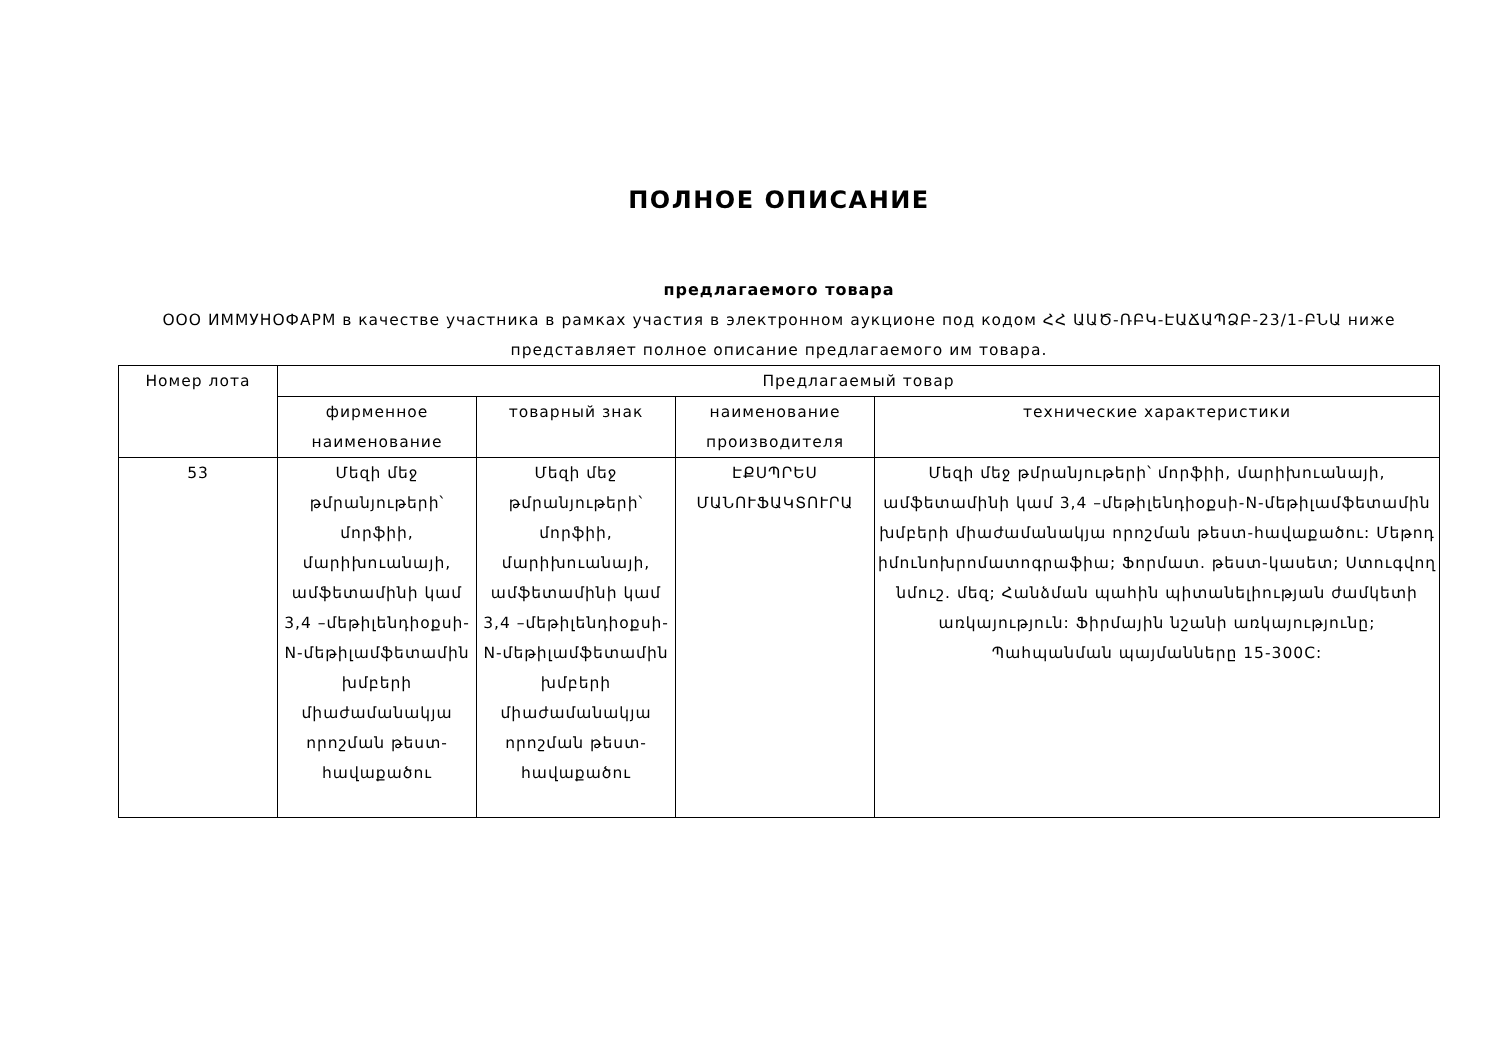ПОЛНОЕ ОПИСАНИЕ
предлагаемого товара
ООО ИММУНОФАРМ в качестве участника в рамках участия в электронном аукционе под кодом ՀՀ ԱԱԾ-ՌԲԿ-ԷԱՃԱՊՁԲ-23/1-ԲՆԱ ниже представляет полное описание предлагаемого им товара.
| Номер лота | Предлагаемый товар | | | |
| --- | --- | --- | --- | --- |
| | фирменное наименование | товарный знак | наименование производителя | технические характеристики |
| 53 | Մեզի մեջ թմրանյութերի՝ մորֆիի, մարիխուանայի, ամֆետամինի կամ 3,4 –մեթիլենդիօքսի-N-մեթիլամֆետամին խմբերի միաժամանակյա որոշման թեստ-հավաքածու | Մեզի մեջ թմրանյութերի՝ մորֆիի, մարիխուանայի, ամֆետամինի կամ 3,4 –մեթիլենդիօքսի-N-մեթիլամֆետամին խմբերի միաժամանակյա որոշման թեստ-հավաքածու | ԷՔՍՊՐԵՍ ՄԱՆՈՒՖԱԿՏՈՒՐԱ | Մեզի մեջ թմրանյութերի՝ մորֆիի, մարիխուանայի, ամֆետամինի կամ 3,4 –մեթիլենդիօքսի-N-մեթիլամֆետամին խմբերի միաժամանակյա որոշման թեստ-հավաքածու: Մեթոդ իմունոխրոմատոգրաֆիա; Ֆորմատ. թեստ-կասետ; Ստուգվող նմուշ. մեզ; Հանձման պահին պիտանելիության ժամկետի առկայություն: Ֆիրմային նշանի առկայությունը; Պահպանման պայմանները 15-300C: |